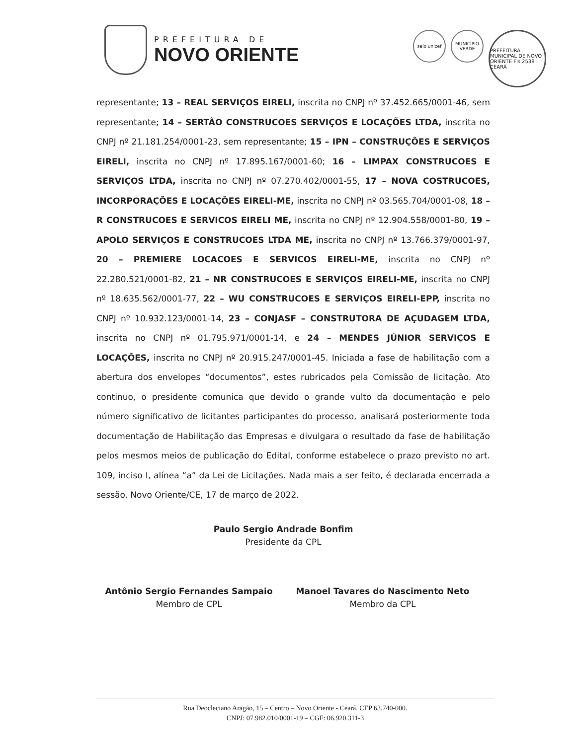PREFEITURA DE
NOVO ORIENTE
selo unicef MUNICÍPIO VERDE
PREFEITURA MUNICIPAL DE NOVO ORIENTE Fls 2538 CEARÁ
representante; 13 – REAL SERVIÇOS EIRELI, inscrita no CNPJ nº 37.452.665/0001-46, sem representante; 14 – SERTÃO CONSTRUCOES SERVIÇOS E LOCAÇÕES LTDA, inscrita no CNPJ nº 21.181.254/0001-23, sem representante; 15 – IPN – CONSTRUÇÕES E SERVIÇOS EIRELI, inscrita no CNPJ nº 17.895.167/0001-60; 16 – LIMPAX CONSTRUCOES E SERVIÇOS LTDA, inscrita no CNPJ nº 07.270.402/0001-55, 17 – NOVA COSTRUCOES, INCORPORAÇÕES E LOCAÇÕES EIRELI-ME, inscrita no CNPJ nº 03.565.704/0001-08, 18 – R CONSTRUCOES E SERVICOS EIRELI ME, inscrita no CNPJ nº 12.904.558/0001-80, 19 – APOLO SERVIÇOS E CONSTRUCOES LTDA ME, inscrita no CNPJ nº 13.766.379/0001-97, 20 – PREMIERE LOCACOES E SERVICOS EIRELI-ME, inscrita no CNPJ nº 22.280.521/0001-82, 21 – NR CONSTRUCOES E SERVIÇOS EIRELI-ME, inscrita no CNPJ nº 18.635.562/0001-77, 22 – WU CONSTRUCOES E SERVIÇOS EIRELI-EPP, inscrita no CNPJ nº 10.932.123/0001-14, 23 – CONJASF – CONSTRUTORA DE AÇUDAGEM LTDA, inscrita no CNPJ nº 01.795.971/0001-14, e 24 – MENDES JÚNIOR SERVIÇOS E LOCAÇÕES, inscrita no CNPJ nº 20.915.247/0001-45. Iniciada a fase de habilitação com a abertura dos envelopes “documentos”, estes rubricados pela Comissão de licitação. Ato continuo, o presidente comunica que devido o grande vulto da documentação e pelo número significativo de licitantes participantes do processo, analisará posteriormente toda documentação de Habilitação das Empresas e divulgara o resultado da fase de habilitação pelos mesmos meios de publicação do Edital, conforme estabelece o prazo previsto no art. 109, inciso I, alínea “a” da Lei de Licitações. Nada mais a ser feito, é declarada encerrada a sessão. Novo Oriente/CE, 17 de março de 2022.
Paulo Sergio Andrade Bonfim
Presidente da CPL
Antônio Sergio Fernandes Sampaio
Membro de CPL
Manoel Tavares do Nascimento Neto
Membro da CPL
Rua Deocleciano Aragão, 15 – Centro – Novo Oriente - Ceará. CEP 63.740-000.
CNPJ: 07.982.010/0001-19 – CGF: 06.920.311-3